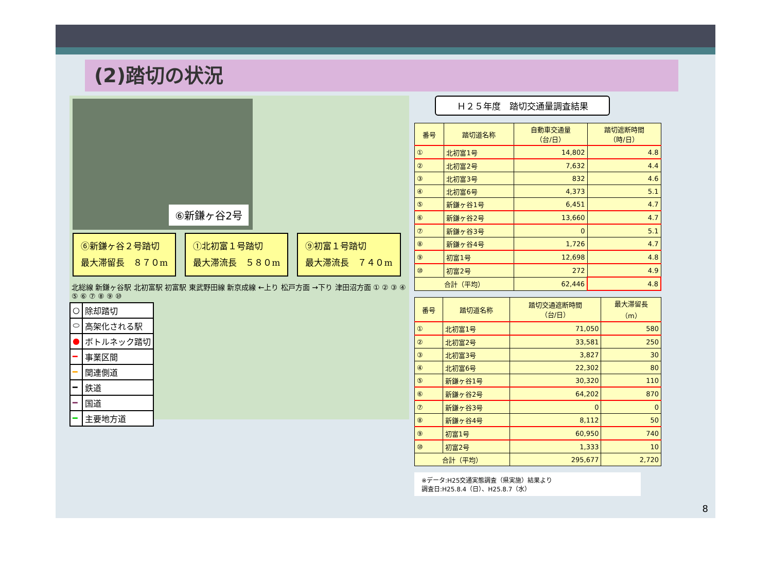(2)踏切の状況
⑥新鎌ヶ谷2号
⑥新鎌ヶ谷２号踏切
最大滞留長　８７０m
①北初富１号踏切
最大滞流長　５８０m
⑨初富１号踏切
最大滞流長　７４０m
北総線 新鎌ヶ谷駅 北初富駅 初富駅 東武野田線 新京成線 ←上り 松戸方面 →下り 津田沼方面 ① ② ③ ④ ⑤ ⑥ ⑦ ⑧ ⑨ ⑩
| ○ | 除却踏切 |
| ⬭ | 高架化される駅 |
| ● | ボトルネック踏切 |
| ━ | 事業区間 |
| ━ | 関連側道 |
| ━ | 鉄道 |
| ━ | 国道 |
| ━ | 主要地方道 |
Ｈ２５年度　踏切交通量調査結果
| 番号 | 踏切道名称 | 自動車交通量 （台/日） | 踏切遮断時間 （時/日） |
| --- | --- | --- | --- |
| ① | 北初富1号 | 14,802 | 4.8 |
| ② | 北初富2号 | 7,632 | 4.4 |
| ③ | 北初富3号 | 832 | 4.6 |
| ④ | 北初富6号 | 4,373 | 5.1 |
| ⑤ | 新鎌ヶ谷1号 | 6,451 | 4.7 |
| ⑥ | 新鎌ヶ谷2号 | 13,660 | 4.7 |
| ⑦ | 新鎌ヶ谷3号 | 0 | 5.1 |
| ⑧ | 新鎌ヶ谷4号 | 1,726 | 4.7 |
| ⑨ | 初富1号 | 12,698 | 4.8 |
| ⑩ | 初富2号 | 272 | 4.9 |
| 合計（平均） | | 62,446 | 4.8 |
| 番号 | 踏切道名称 | 踏切交通遮断時間 （台/日） | 最大滞留長 （m） |
| --- | --- | --- | --- |
| ① | 北初富1号 | 71,050 | 580 |
| ② | 北初富2号 | 33,581 | 250 |
| ③ | 北初富3号 | 3,827 | 30 |
| ④ | 北初富6号 | 22,302 | 80 |
| ⑤ | 新鎌ヶ谷1号 | 30,320 | 110 |
| ⑥ | 新鎌ヶ谷2号 | 64,202 | 870 |
| ⑦ | 新鎌ヶ谷3号 | 0 | 0 |
| ⑧ | 新鎌ヶ谷4号 | 8,112 | 50 |
| ⑨ | 初富1号 | 60,950 | 740 |
| ⑩ | 初富2号 | 1,333 | 10 |
| 合計（平均） | | 295,677 | 2,720 |
※データ:H25交通実態調査（県実施）結果より
調査日:H25.8.4（日）、H25.8.7（水）
8